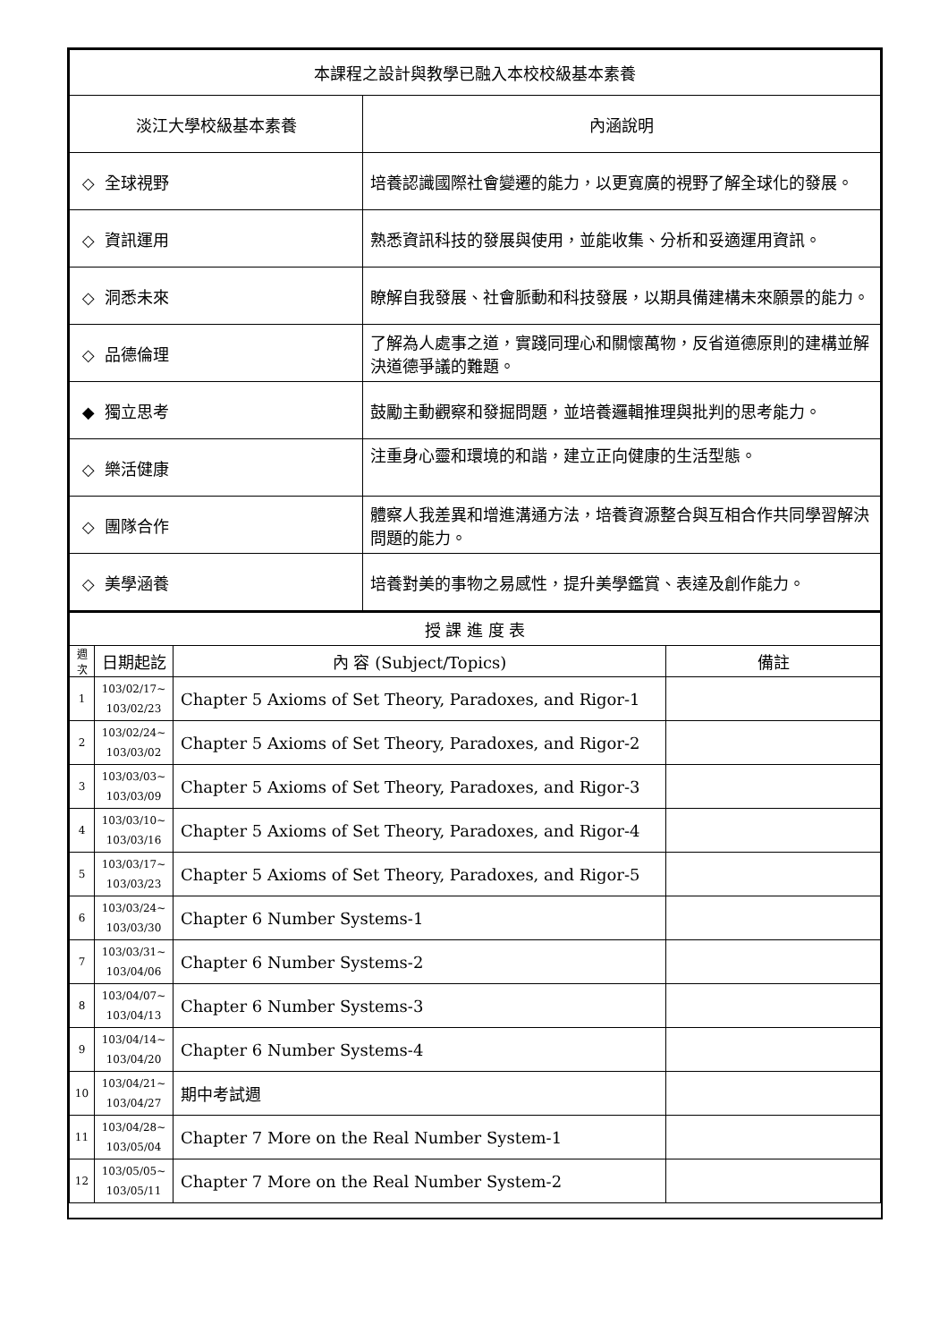| 本課程之設計與教學已融入本校校級基本素養 | |
| 淡江大學校級基本素養 | 內涵說明 |
| ◇ 全球視野 | 培養認識國際社會變遷的能力，以更寬廣的視野了解全球化的發展。 |
| ◇ 資訊運用 | 熟悉資訊科技的發展與使用，並能收集、分析和妥適運用資訊。 |
| ◇ 洞悉未來 | 瞭解自我發展、社會脈動和科技發展，以期具備建構未來願景的能力。 |
| ◇ 品德倫理 | 了解為人處事之道，實踐同理心和關懷萬物，反省道德原則的建構並解決道德爭議的難題。 |
| ◆ 獨立思考 | 鼓勵主動觀察和發掘問題，並培養邏輯推理與批判的思考能力。 |
| ◇ 樂活健康 | 注重身心靈和環境的和諧，建立正向健康的生活型態。 |
| ◇ 團隊合作 | 體察人我差異和增進溝通方法，培養資源整合與互相合作共同學習解決問題的能力。 |
| ◇ 美學涵養 | 培養對美的事物之易感性，提升美學鑑賞、表達及創作能力。 |
| 授 課 進 度 表 | | | |
| 週 次 | 日期起訖 | 內 容 (Subject/Topics) | 備註 |
| 1 | 103/02/17~ 103/02/23 | Chapter 5 Axioms of Set Theory, Paradoxes, and Rigor-1 | |
| 2 | 103/02/24~ 103/03/02 | Chapter 5 Axioms of Set Theory, Paradoxes, and Rigor-2 | |
| 3 | 103/03/03~ 103/03/09 | Chapter 5 Axioms of Set Theory, Paradoxes, and Rigor-3 | |
| 4 | 103/03/10~ 103/03/16 | Chapter 5 Axioms of Set Theory, Paradoxes, and Rigor-4 | |
| 5 | 103/03/17~ 103/03/23 | Chapter 5 Axioms of Set Theory, Paradoxes, and Rigor-5 | |
| 6 | 103/03/24~ 103/03/30 | Chapter 6 Number Systems-1 | |
| 7 | 103/03/31~ 103/04/06 | Chapter 6 Number Systems-2 | |
| 8 | 103/04/07~ 103/04/13 | Chapter 6 Number Systems-3 | |
| 9 | 103/04/14~ 103/04/20 | Chapter 6 Number Systems-4 | |
| 10 | 103/04/21~ 103/04/27 | 期中考試週 | |
| 11 | 103/04/28~ 103/05/04 | Chapter 7 More on the Real Number System-1 | |
| 12 | 103/05/05~ 103/05/11 | Chapter 7 More on the Real Number System-2 | |